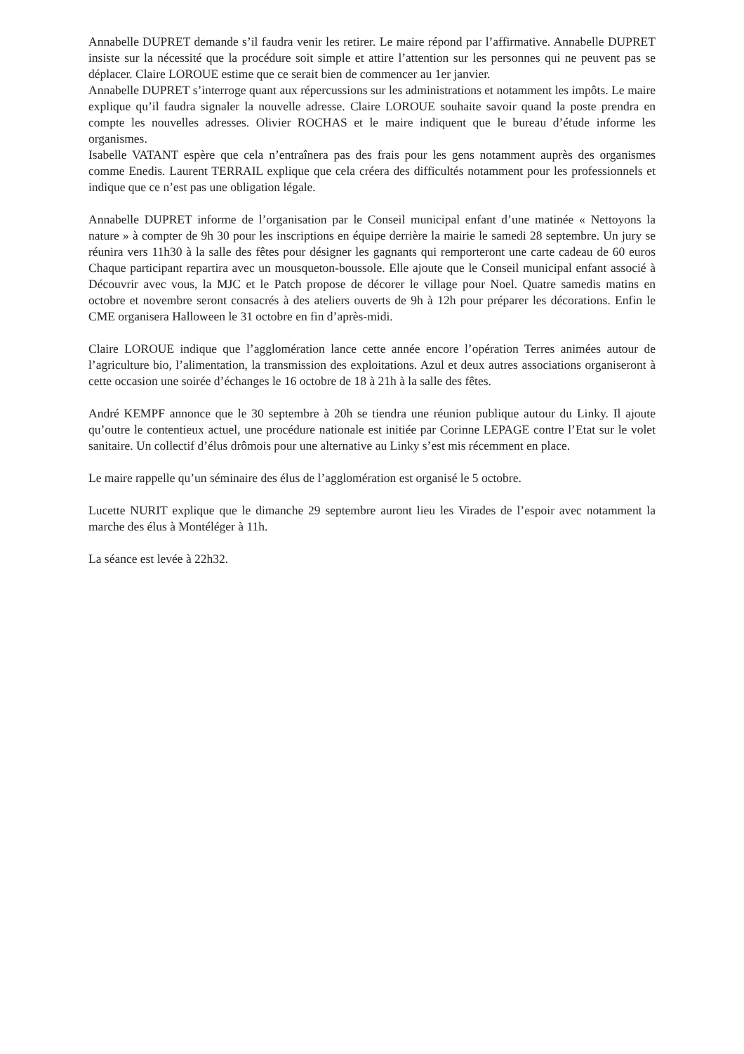Annabelle DUPRET demande s’il faudra venir les retirer. Le maire répond par l’affirmative. Annabelle DUPRET insiste sur la nécessité que la procédure soit simple et attire l’attention sur les personnes qui ne peuvent pas se déplacer. Claire LOROUE estime que ce serait bien de commencer au 1er janvier.
Annabelle DUPRET s’interroge quant aux répercussions sur les administrations et notamment les impôts. Le maire explique qu’il faudra signaler la nouvelle adresse. Claire LOROUE souhaite savoir quand la poste prendra en compte les nouvelles adresses. Olivier ROCHAS et le maire indiquent que le bureau d’étude informe les organismes.
Isabelle VATANT espère que cela n’entraînera pas des frais pour les gens notamment auprès des organismes comme Enedis. Laurent TERRAIL explique que cela créera des difficultés notamment pour les professionnels et indique que ce n’est pas une obligation légale.
Annabelle DUPRET informe de l’organisation par le Conseil municipal enfant d’une matinée « Nettoyons la nature » à compter de 9h 30 pour les inscriptions en équipe derrière la mairie le samedi 28 septembre. Un jury se réunira vers 11h30 à la salle des fêtes pour désigner les gagnants qui remporteront une carte cadeau de 60 euros Chaque participant repartira avec un mousqueton-boussole. Elle ajoute que le Conseil municipal enfant associé à Découvrir avec vous, la MJC et le Patch propose de décorer le village pour Noel. Quatre samedis matins en octobre et novembre seront consacrés à des ateliers ouverts de 9h à 12h pour préparer les décorations. Enfin le CME organisera Halloween le 31 octobre en fin d’après-midi.
Claire LOROUE indique que l’agglomération lance cette année encore l’opération Terres animées autour de l’agriculture bio, l’alimentation, la transmission des exploitations. Azul et deux autres associations organiseront à cette occasion une soirée d’échanges le 16 octobre de 18 à 21h à la salle des fêtes.
André KEMPF annonce que le 30 septembre à 20h se tiendra une réunion publique autour du Linky. Il ajoute qu’outre le contentieux actuel, une procédure nationale est initiée par Corinne LEPAGE contre l’Etat sur le volet sanitaire. Un collectif d’élus drômois pour une alternative au Linky s’est mis récemment en place.
Le maire rappelle qu’un séminaire des élus de l’agglomération est organisé le 5 octobre.
Lucette NURIT explique que le dimanche 29 septembre auront lieu les Virades de l’espoir avec notamment la marche des élus à Montéléger à 11h.
La séance est levée à 22h32.